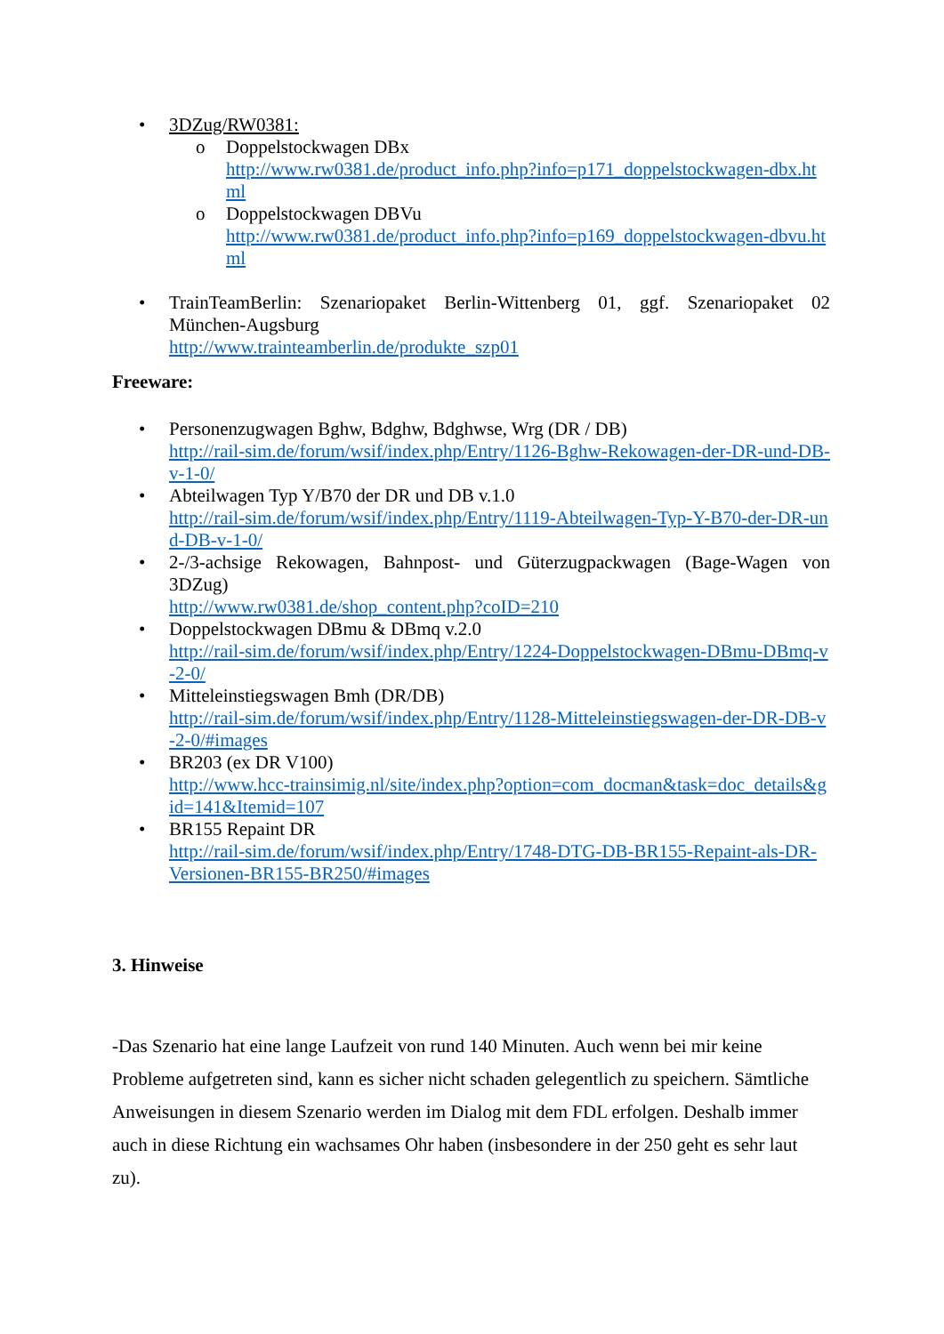• 3DZug/RW0381:
o Doppelstockwagen DBx
http://www.rw0381.de/product_info.php?info=p171_doppelstockwagen-dbx.html
o Doppelstockwagen DBVu
http://www.rw0381.de/product_info.php?info=p169_doppelstockwagen-dbvu.html
• TrainTeamBerlin: Szenariopaket Berlin-Wittenberg 01, ggf. Szenariopaket 02 München-Augsburg
http://www.trainteamberlin.de/produkte_szp01
Freeware:
• Personenzugwagen Bghw, Bdghw, Bdghwse, Wrg (DR / DB)
http://rail-sim.de/forum/wsif/index.php/Entry/1126-Bghw-Rekowagen-der-DR-und-DB-v-1-0/
• Abteilwagen Typ Y/B70 der DR und DB v.1.0
http://rail-sim.de/forum/wsif/index.php/Entry/1119-Abteilwagen-Typ-Y-B70-der-DR-und-DB-v-1-0/
• 2-/3-achsige Rekowagen, Bahnpost- und Güterzugpackwagen (Bage-Wagen von 3DZug)
http://www.rw0381.de/shop_content.php?coID=210
• Doppelstockwagen DBmu & DBmq v.2.0
http://rail-sim.de/forum/wsif/index.php/Entry/1224-Doppelstockwagen-DBmu-DBmq-v-2-0/
• Mitteleinstiegswagen Bmh (DR/DB)
http://rail-sim.de/forum/wsif/index.php/Entry/1128-Mitteleinstiegswagen-der-DR-DB-v-2-0/#images
• BR203 (ex DR V100)
http://www.hcc-trainsimig.nl/site/index.php?option=com_docman&task=doc_details&gid=141&Itemid=107
• BR155 Repaint DR
http://rail-sim.de/forum/wsif/index.php/Entry/1748-DTG-DB-BR155-Repaint-als-DR-Versionen-BR155-BR250/#images
3. Hinweise
-Das Szenario hat eine lange Laufzeit von rund 140 Minuten. Auch wenn bei mir keine Probleme aufgetreten sind, kann es sicher nicht schaden gelegentlich zu speichern. Sämtliche Anweisungen in diesem Szenario werden im Dialog mit dem FDL erfolgen. Deshalb immer auch in diese Richtung ein wachsames Ohr haben (insbesondere in der 250 geht es sehr laut zu).